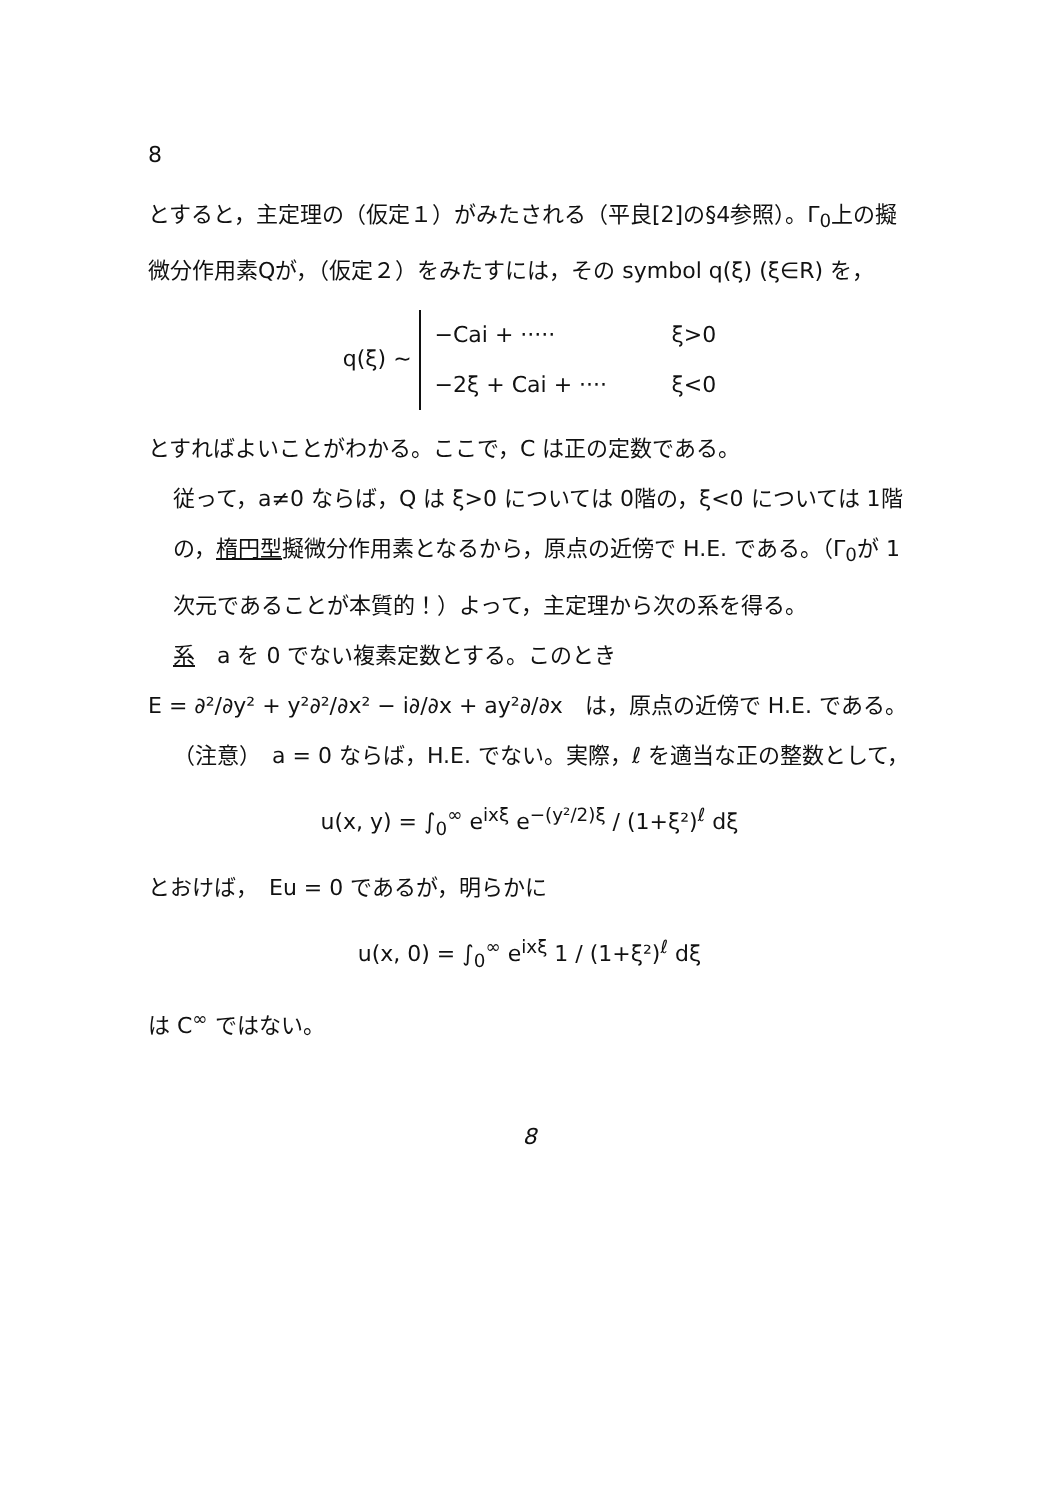8
とすると，主定理の（仮定１）がみたされる（平良[2]の§4参照）。Γ<sub>0</sub>上の擬微分作用素Qが，（仮定２）をみたすには，その symbol q(ξ) (ξ∈R) を，
q(ξ) ∼
−Cai + ····· ξ>0
−2ξ + Cai + ···· ξ<0
とすればよいことがわかる。ここで，C は正の定数である。
従って，a≠0 ならば，Q は ξ>0 については 0階の，ξ<0 については 1階の，楕円型擬微分作用素となるから，原点の近傍で H.E. である。（Γ<sub>0</sub>が 1次元であることが本質的！）よって，主定理から次の系を得る。
系　a を 0 でない複素定数とする。このとき
E = ∂²/∂y² + y²∂²/∂x² − i∂/∂x + ay²∂/∂x　は，原点の近傍で H.E. である。
（注意）　a = 0 ならば，H.E. でない。実際，ℓ を適当な正の整数として，
u(x, y) = ∫<sub>0</sub><sup>∞</sup> e<sup>ixξ</sup> e<sup>−(y²/2)ξ</sup> / (1+ξ²)<sup>ℓ</sup> dξ
とおけば，　Eu = 0 であるが，明らかに
u(x, 0) = ∫<sub>0</sub><sup>∞</sup> e<sup>ixξ</sup> 1 / (1+ξ²)<sup>ℓ</sup> dξ
は C<sup>∞</sup> ではない。
8